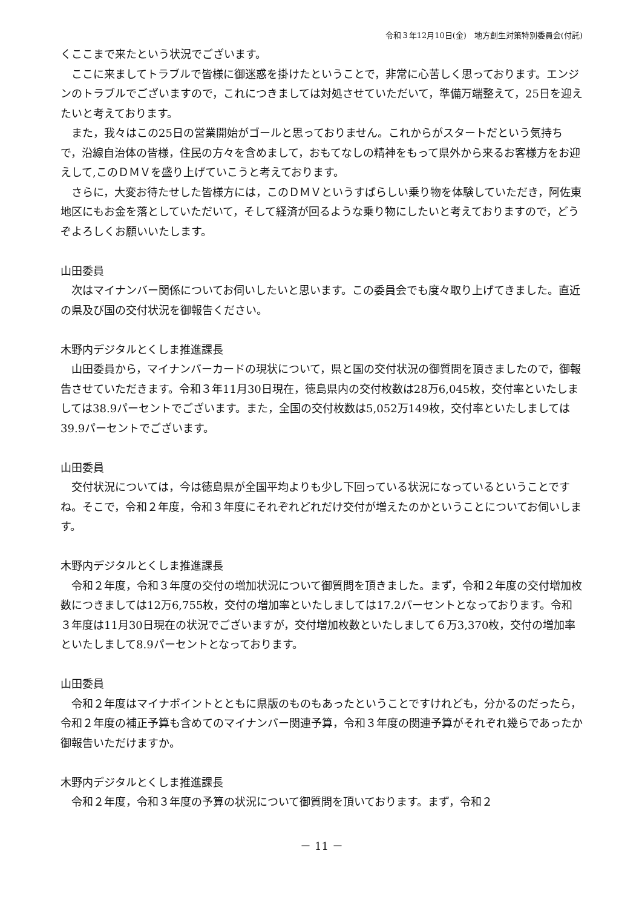令和３年12月10日(金)　地方創生対策特別委員会(付託)
くここまで来たという状況でございます。
　ここに来ましてトラブルで皆様に御迷惑を掛けたということで，非常に心苦しく思っております。エンジンのトラブルでございますので，これにつきましては対処させていただいて，準備万端整えて，25日を迎えたいと考えております。
　また，我々はこの25日の営業開始がゴールと思っておりません。これからがスタートだという気持ちで，沿線自治体の皆様，住民の方々を含めまして，おもてなしの精神をもって県外から来るお客様方をお迎えして,このＤＭＶを盛り上げていこうと考えております。
　さらに，大変お待たせした皆様方には，このＤＭＶというすばらしい乗り物を体験していただき，阿佐東地区にもお金を落としていただいて，そして経済が回るような乗り物にしたいと考えておりますので，どうぞよろしくお願いいたします。
山田委員
　次はマイナンバー関係についてお伺いしたいと思います。この委員会でも度々取り上げてきました。直近の県及び国の交付状況を御報告ください。
木野内デジタルとくしま推進課長
　山田委員から，マイナンバーカードの現状について，県と国の交付状況の御質問を頂きましたので，御報告させていただきます。令和３年11月30日現在，徳島県内の交付枚数は28万6,045枚，交付率といたしましては38.9パーセントでございます。また，全国の交付枚数は5,052万149枚，交付率といたしましては39.9パーセントでございます。
山田委員
　交付状況については，今は徳島県が全国平均よりも少し下回っている状況になっているということですね。そこで，令和２年度，令和３年度にそれぞれどれだけ交付が増えたのかということについてお伺いします。
木野内デジタルとくしま推進課長
　令和２年度，令和３年度の交付の増加状況について御質問を頂きました。まず，令和２年度の交付増加枚数につきましては12万6,755枚，交付の増加率といたしましては17.2パーセントとなっております。令和３年度は11月30日現在の状況でございますが，交付増加枚数といたしまして６万3,370枚，交付の増加率といたしまして8.9パーセントとなっております。
山田委員
　令和２年度はマイナポイントとともに県版のものもあったということですけれども，分かるのだったら，令和２年度の補正予算も含めてのマイナンバー関連予算，令和３年度の関連予算がそれぞれ幾らであったか御報告いただけますか。
木野内デジタルとくしま推進課長
　令和２年度，令和３年度の予算の状況について御質問を頂いております。まず，令和２
－ 11 －